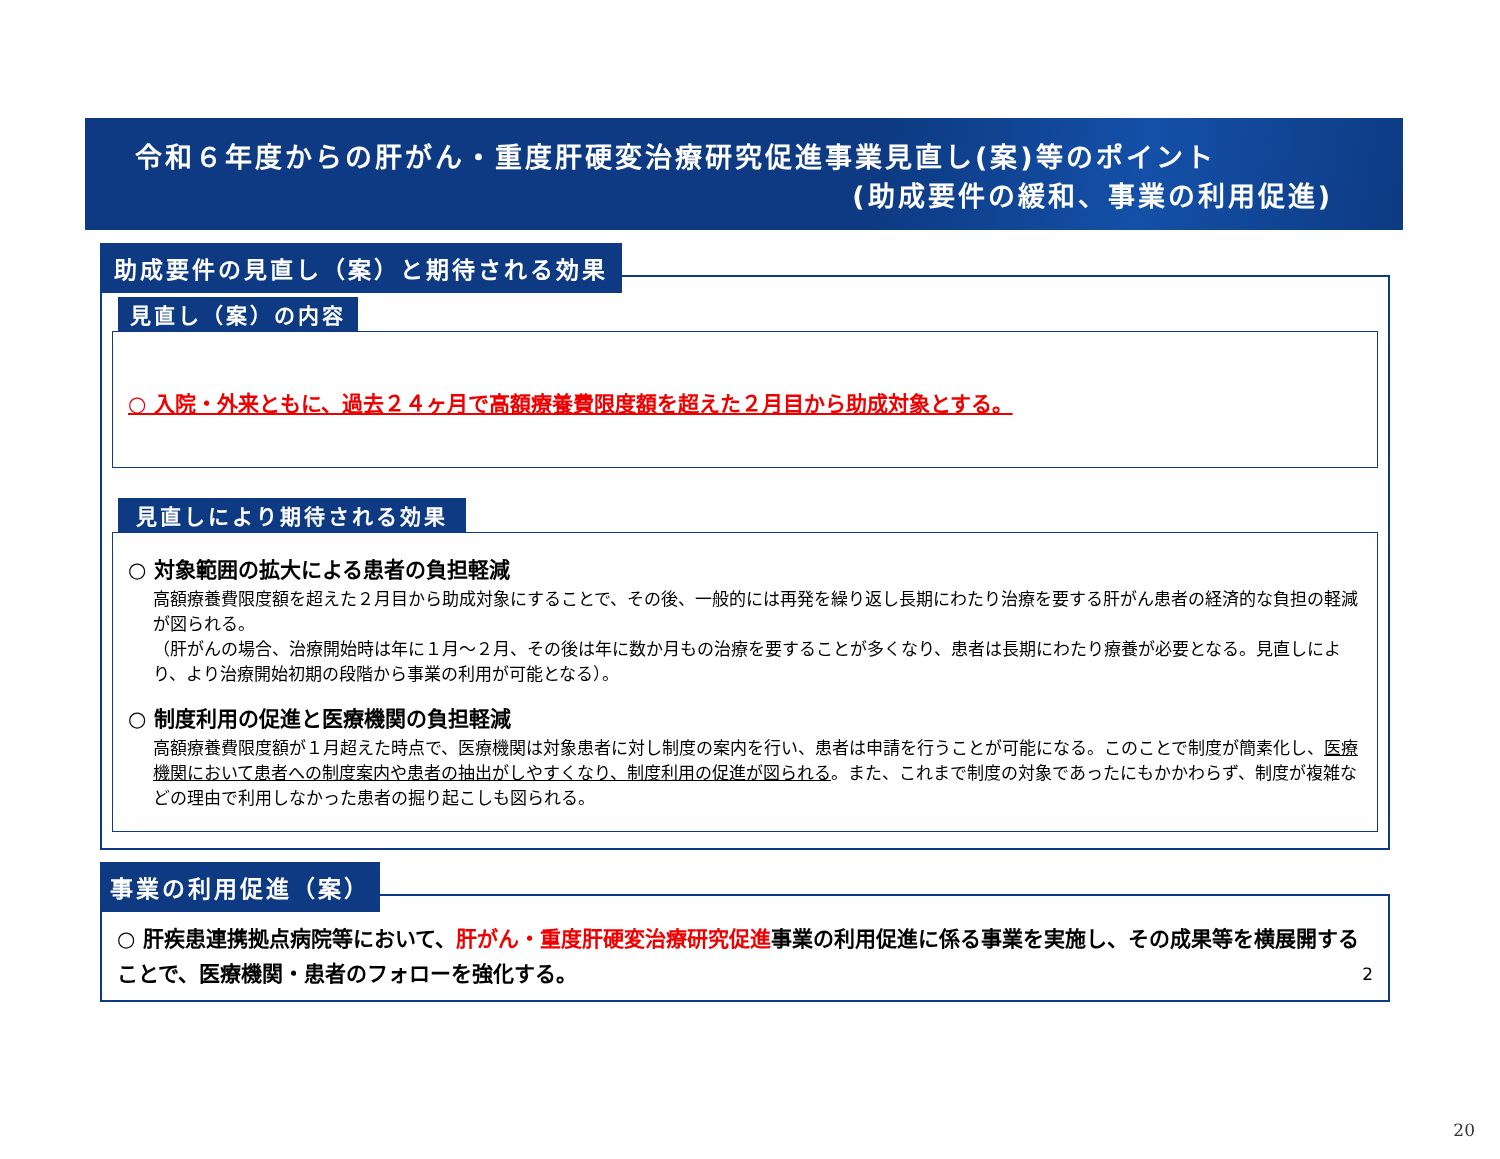令和６年度からの肝がん・重度肝硬変治療研究促進事業見直し(案)等のポイント
(助成要件の緩和、事業の利用促進)
助成要件の見直し（案）と期待される効果
見直し（案）の内容
○ 入院・外来ともに、過去２４ヶ月で高額療養費限度額を超えた２月目から助成対象とする。
見直しにより期待される効果
○ 対象範囲の拡大による患者の負担軽減
高額療養費限度額を超えた２月目から助成対象にすることで、その後、一般的には再発を繰り返し長期にわたり治療を要する肝がん患者の経済的な負担の軽減が図られる。
（肝がんの場合、治療開始時は年に１月～２月、その後は年に数か月もの治療を要することが多くなり、患者は長期にわたり療養が必要となる。見直しにより、より治療開始初期の段階から事業の利用が可能となる）。
○ 制度利用の促進と医療機関の負担軽減
高額療養費限度額が１月超えた時点で、医療機関は対象患者に対し制度の案内を行い、患者は申請を行うことが可能になる。このことで制度が簡素化し、医療機関において患者への制度案内や患者の抽出がしやすくなり、制度利用の促進が図られる。また、これまで制度の対象であったにもかかわらず、制度が複雑などの理由で利用しなかった患者の掘り起こしも図られる。
事業の利用促進（案）
○ 肝疾患連携拠点病院等において、肝がん・重度肝硬変治療研究促進事業の利用促進に係る事業を実施し、その成果等を横展開することで、医療機関・患者のフォローを強化する。 2
20